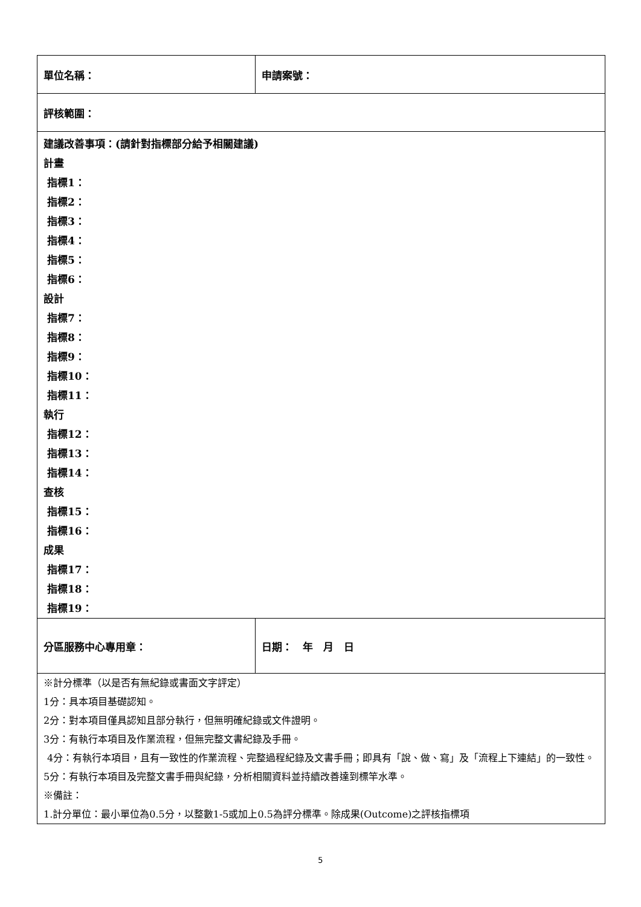| 單位名稱： | 申請案號： |
| 評核範圍： | |
| 建議改善事項：(請針對指標部分給予相關建議) 計畫 指標1： 指標2： 指標3： 指標4： 指標5： 指標6： 設計 指標7： 指標8： 指標9： 指標10： 指標11： 執行 指標12： 指標13： 指標14： 查核 指標15： 指標16： 成果 指標17： 指標18： 指標19： | |
| 分區服務中心專用章： | 日期： 年 月 日 |
| ※計分標準（以是否有無紀錄或書面文字評定） 1分：具本項目基礎認知。 2分：對本項目僅具認知且部分執行，但無明確紀錄或文件證明。 3分：有執行本項目及作業流程，但無完整文書紀錄及手冊。 4分：有執行本項目，且有一致性的作業流程、完整過程紀錄及文書手冊；即具有「說、做、寫」及「流程上下連結」的一致性。 5分：有執行本項目及完整文書手冊與紀錄，分析相關資料並持續改善達到標竿水準。 ※備註： 1.計分單位：最小單位為0.5分，以整數1-5或加上0.5為評分標準。除成果(Outcome)之評核指標項 | |
5